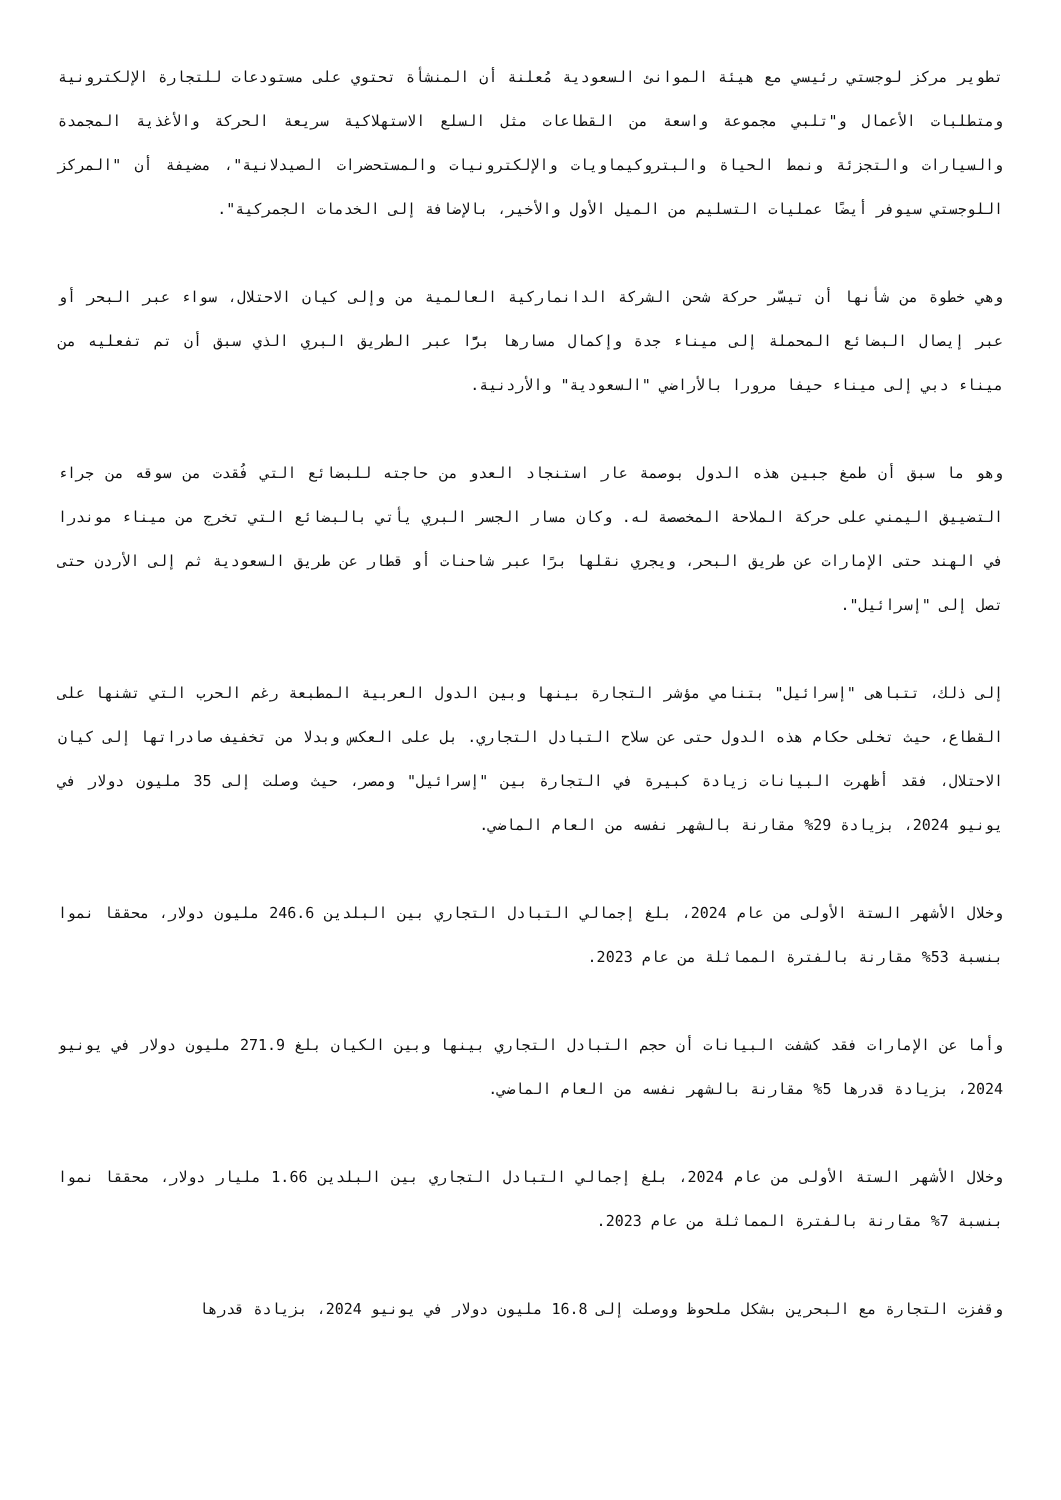تطوير مركز لوجستي رئيسي مع هيئة الموانئ السعودية مُعلنة أن المنشأة تحتوي على مستودعات للتجارة الإلكترونية ومتطلبات الأعمال و"تلبي مجموعة واسعة من القطاعات مثل السلع الاستهلاكية سريعة الحركة والأغذية المجمدة والسيارات والتجزئة ونمط الحياة والبتروكيماويات والإلكترونيات والمستحضرات الصيدلانية"، مضيفة أن "المركز اللوجستي سيوفر أيضًا عمليات التسليم من الميل الأول والأخير، بالإضافة إلى الخدمات الجمركية".
وهي خطوة من شأنها أن تيسّر حركة شحن الشركة الدانماركية العالمية من وإلى كيان الاحتلال، سواء عبر البحر أو عبر إيصال البضائع المحملة إلى ميناء جدة وإكمال مسارها برًّا عبر الطريق البري الذي سبق أن تم تفعليه من ميناء دبي إلى ميناء حيفا مرورا بالأراضي "السعودية" والأردنية.
وهو ما سبق أن طمغ جبين هذه الدول بوصمة عار استنجاد العدو من حاجته للبضائع التي فُقدت من سوقه من جراء التضييق اليمني على حركة الملاحة المخصصة له. وكان مسار الجسر البري يأتي بالبضائع التي تخرج من ميناء موندرا في الهند حتى الإمارات عن طريق البحر، ويجري نقلها برًا عبر شاحنات أو قطار عن طريق السعودية ثم إلى الأردن حتى تصل إلى "إسرائيل".
إلى ذلك، تتباهى "إسرائيل" بتنامي مؤشر التجارة بينها وبين الدول العربية المطبعة رغم الحرب التي تشنها على القطاع، حيث تخلى حكام هذه الدول حتى عن سلاح التبادل التجاري. بل على العكس وبدلا من تخفيف صادراتها إلى كيان الاحتلال، فقد أظهرت البيانات زيادة كبيرة في التجارة بين "إسرائيل" ومصر، حيث وصلت إلى 35 مليون دولار في يونيو 2024، بزيادة 29% مقارنة بالشهر نفسه من العام الماضي.
وخلال الأشهر الستة الأولى من عام 2024، بلغ إجمالي التبادل التجاري بين البلدين 246.6 مليون دولار، محققا نموا بنسبة 53% مقارنة بالفترة المماثلة من عام 2023.
وأما عن الإمارات فقد كشفت البيانات أن حجم التبادل التجاري بينها وبين الكيان بلغ 271.9 مليون دولار في يونيو 2024، بزيادة قدرها 5% مقارنة بالشهر نفسه من العام الماضي.
وخلال الأشهر الستة الأولى من عام 2024، بلغ إجمالي التبادل التجاري بين البلدين 1.66 مليار دولار، محققا نموا بنسبة 7% مقارنة بالفترة المماثلة من عام 2023.
وقفزت التجارة مع البحرين بشكل ملحوظ ووصلت إلى 16.8 مليون دولار في يونيو 2024، بزيادة قدرها